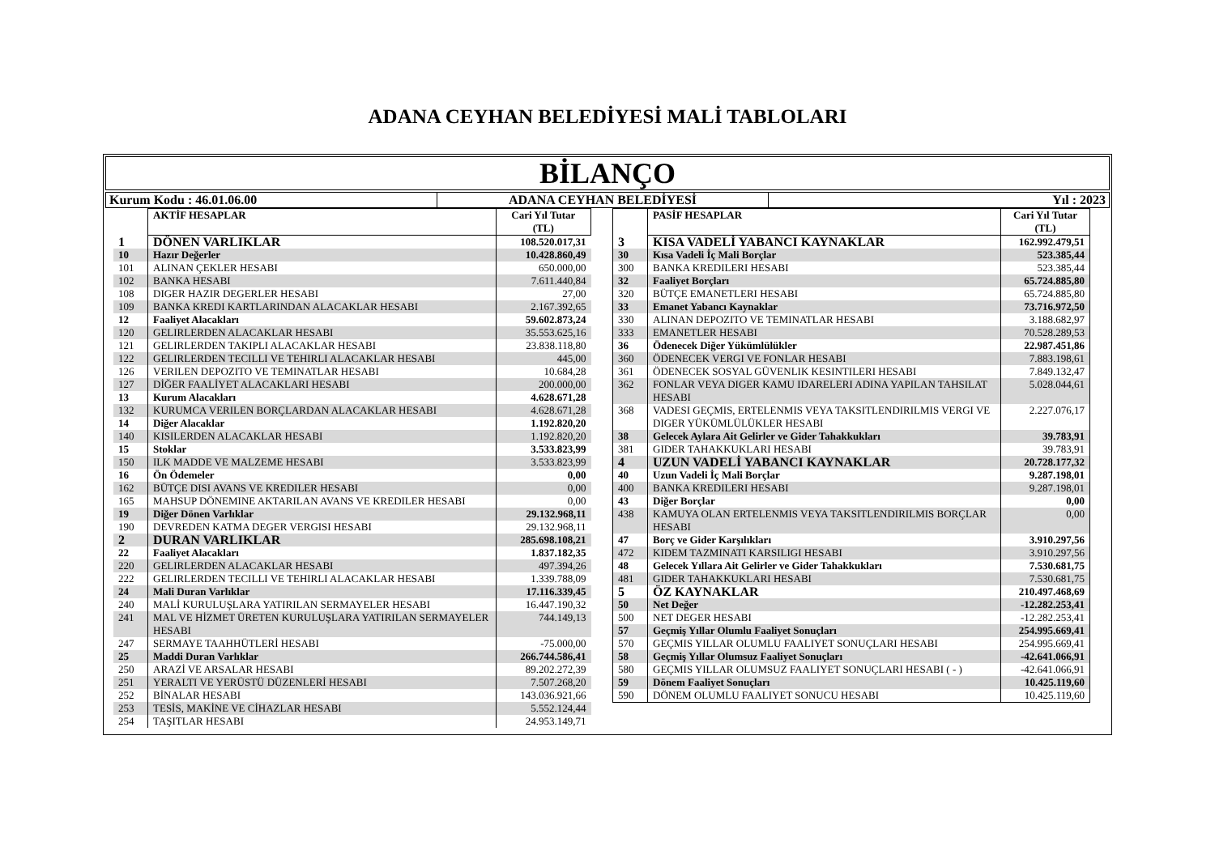ADANA CEYHAN BELEDİYESİ MALİ TABLOLARI
BİLANÇO
Kurum Kodu : 46.01.06.00 ADANA CEYHAN BELEDİYESİ Yıl : 2023
| | AKTİF HESAPLAR | Cari Yıl Tutar (TL) |
| --- | --- | --- |
| 1 | DÖNEN VARLIKLAR | 108.520.017,31 |
| 10 | Hazır Değerler | 10.428.860,49 |
| 101 | ALINAN ÇEKLER HESABI | 650.000,00 |
| 102 | BANKA HESABI | 7.611.440,84 |
| 108 | DIGER HAZIR DEGERLER HESABI | 27,00 |
| 109 | BANKA KREDI KARTLARINDAN ALACAKLAR HESABI | 2.167.392,65 |
| 12 | Faaliyet Alacakları | 59.602.873,24 |
| 120 | GELIRLERDEN ALACAKLAR HESABI | 35.553.625,16 |
| 121 | GELIRLERDEN TAKIPLI ALACAKLAR HESABI | 23.838.118,80 |
| 122 | GELIRLERDEN TECILLI VE TEHIRLI ALACAKLAR HESABI | 445,00 |
| 126 | VERILEN DEPOZITO VE TEMINATLAR HESABI | 10.684,28 |
| 127 | DİĞER FAALİYET ALACAKLARI HESABI | 200.000,00 |
| 13 | Kurum Alacakları | 4.628.671,28 |
| 132 | KURUMCA VERILEN BORÇLARDAN ALACAKLAR HESABI | 4.628.671,28 |
| 14 | Diğer Alacaklar | 1.192.820,20 |
| 140 | KISILERDEN ALACAKLAR HESABI | 1.192.820,20 |
| 15 | Stoklar | 3.533.823,99 |
| 150 | ILK MADDE VE MALZEME HESABI | 3.533.823,99 |
| 16 | Ön Ödemeler | 0,00 |
| 162 | BÜTÇE DISI AVANS VE KREDILER HESABI | 0,00 |
| 165 | MAHSUP DÖNEMINE AKTARILAN AVANS VE KREDILER HESABI | 0,00 |
| 19 | Diğer Dönen Varlıklar | 29.132.968,11 |
| 190 | DEVREDEN KATMA DEGER VERGISI HESABI | 29.132.968,11 |
| 2 | DURAN VARLIKLAR | 285.698.108,21 |
| 22 | Faaliyet Alacakları | 1.837.182,35 |
| 220 | GELIRLERDEN ALACAKLAR HESABI | 497.394,26 |
| 222 | GELIRLERDEN TECILLI VE TEHIRLI ALACAKLAR HESABI | 1.339.788,09 |
| 24 | Mali Duran Varlıklar | 17.116.339,45 |
| 240 | MALİ KURULUŞLARA YATIRILAN SERMAYELER HESABI | 16.447.190,32 |
| 241 | MAL VE HİZMET ÜRETEN KURULUŞLARA YATIRILAN SERMAYELER HESABI | 744.149,13 |
| 247 | SERMAYE TAAHHÜTLERİ HESABI | -75.000,00 |
| 25 | Maddi Duran Varlıklar | 266.744.586,41 |
| 250 | ARAZİ VE ARSALAR HESABI | 89.202.272,39 |
| 251 | YERALTI VE YERÜSTÜ DÜZENLERİ HESABI | 7.507.268,20 |
| 252 | BİNALAR HESABI | 143.036.921,66 |
| 253 | TESİS, MAKİNE VE CİHAZLAR HESABI | 5.552.124,44 |
| 254 | TAŞITLAR HESABI | 24.953.149,71 |
| | PASİF HESAPLAR | Cari Yıl Tutar (TL) |
| --- | --- | --- |
| 3 | KISA VADELİ YABANCI KAYNAKLAR | 162.992.479,51 |
| 30 | Kısa Vadeli İç Mali Borçlar | 523.385,44 |
| 300 | BANKA KREDILERI HESABI | 523.385,44 |
| 32 | Faaliyet Borçları | 65.724.885,80 |
| 320 | BÜTÇE EMANETLERI HESABI | 65.724.885,80 |
| 33 | Emanet Yabancı Kaynaklar | 73.716.972,50 |
| 330 | ALINAN DEPOZITO VE TEMINATLAR HESABI | 3.188.682,97 |
| 333 | EMANETLER HESABI | 70.528.289,53 |
| 36 | Ödenecek Diğer Yükümlülükler | 22.987.451,86 |
| 360 | ÖDENECEK VERGI VE FONLAR HESABI | 7.883.198,61 |
| 361 | ÖDENECEK SOSYAL GÜVENLIK KESINTILERI HESABI | 7.849.132,47 |
| 362 | FONLAR VEYA DIGER KAMU IDARELERI ADINA YAPILAN TAHSILAT HESABI | 5.028.044,61 |
| 368 | VADESI GEÇMIS, ERTELENMIS VEYA TAKSITLENDIRILMIS VERGI VE DIGER YÜKÜMLÜLÜKLER HESABI | 2.227.076,17 |
| 38 | Gelecek Aylara Ait Gelirler ve Gider Tahakkukları | 39.783,91 |
| 381 | GIDER TAHAKKUKLARI HESABI | 39.783,91 |
| 4 | UZUN VADELİ YABANCI KAYNAKLAR | 20.728.177,32 |
| 40 | Uzun Vadeli İç Mali Borçlar | 9.287.198,01 |
| 400 | BANKA KREDILERI HESABI | 9.287.198,01 |
| 43 | Diğer Borçlar | 0,00 |
| 438 | KAMUYA OLAN ERTELENMIS VEYA TAKSITLENDIRILMIS BORÇLAR HESABI | 0,00 |
| 47 | Borç ve Gider Karşılıkları | 3.910.297,56 |
| 472 | KIDEM TAZMINATI KARSILIGI HESABI | 3.910.297,56 |
| 48 | Gelecek Yıllara Ait Gelirler ve Gider Tahakkukları | 7.530.681,75 |
| 481 | GIDER TAHAKKUKLARI HESABI | 7.530.681,75 |
| 5 | ÖZ KAYNAKLAR | 210.497.468,69 |
| 50 | Net Değer | -12.282.253,41 |
| 500 | NET DEGER HESABI | -12.282.253,41 |
| 57 | Geçmiş Yıllar Olumlu Faaliyet Sonuçları | 254.995.669,41 |
| 570 | GEÇMIS YILLAR OLUMLU FAALIYET SONUÇLARI HESABI | 254.995.669,41 |
| 58 | Geçmiş Yıllar Olumsuz Faaliyet Sonuçları | -42.641.066,91 |
| 580 | GEÇMIS YILLAR OLUMSUZ FAALIYET SONUÇLARI HESABI ( - ) | -42.641.066,91 |
| 59 | Dönem Faaliyet Sonuçları | 10.425.119,60 |
| 590 | DÖNEM OLUMLU FAALIYET SONUCU HESABI | 10.425.119,60 |